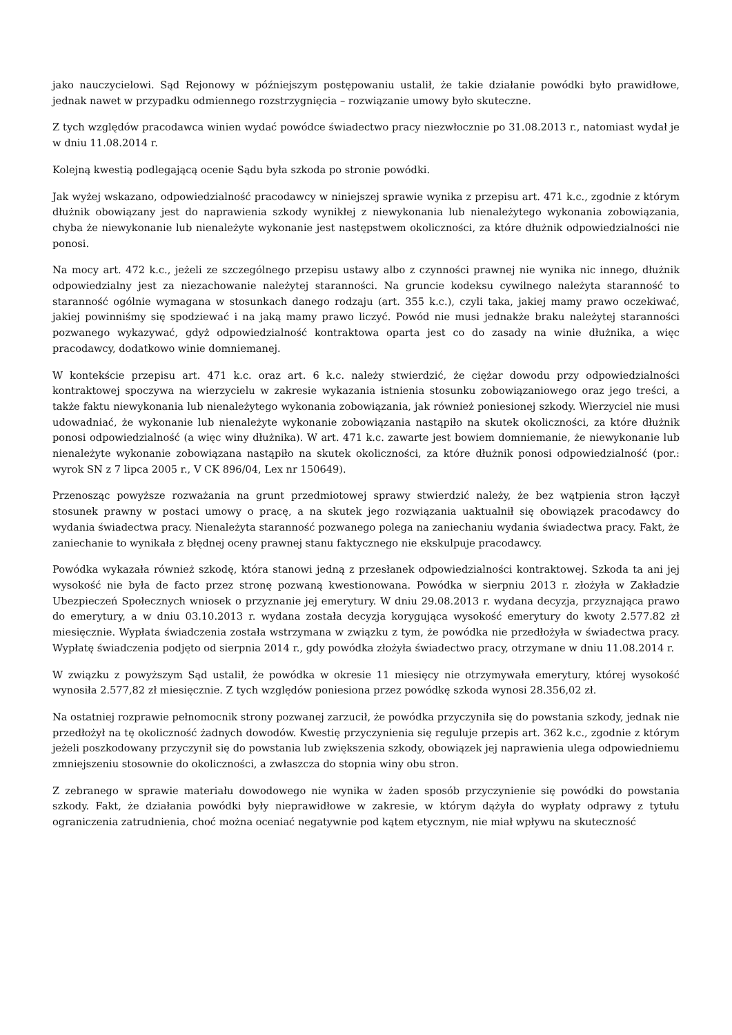jako nauczycielowi. Sąd Rejonowy w późniejszym postępowaniu ustalił, że takie działanie powódki było prawidłowe, jednak nawet w przypadku odmiennego rozstrzygnięcia – rozwiązanie umowy było skuteczne.
Z tych względów pracodawca winien wydać powódce świadectwo pracy niezwłocznie po 31.08.2013 r., natomiast wydał je w dniu 11.08.2014 r.
Kolejną kwestią podlegającą ocenie Sądu była szkoda po stronie powódki.
Jak wyżej wskazano, odpowiedzialność pracodawcy w niniejszej sprawie wynika z przepisu art. 471 k.c., zgodnie z którym dłużnik obowiązany jest do naprawienia szkody wynikłej z niewykonania lub nienależytego wykonania zobowiązania, chyba że niewykonanie lub nienależyte wykonanie jest następstwem okoliczności, za które dłużnik odpowiedzialności nie ponosi.
Na mocy art. 472 k.c., jeżeli ze szczególnego przepisu ustawy albo z czynności prawnej nie wynika nic innego, dłużnik odpowiedzialny jest za niezachowanie należytej staranności. Na gruncie kodeksu cywilnego należyta staranność to staranność ogólnie wymagana w stosunkach danego rodzaju (art. 355 k.c.), czyli taka, jakiej mamy prawo oczekiwać, jakiej powinniśmy się spodziewać i na jaką mamy prawo liczyć. Powód nie musi jednakże braku należytej staranności pozwanego wykazywać, gdyż odpowiedzialność kontraktowa oparta jest co do zasady na winie dłużnika, a więc pracodawcy, dodatkowo winie domniemanej.
W kontekście przepisu art. 471 k.c. oraz art. 6 k.c. należy stwierdzić, że ciężar dowodu przy odpowiedzialności kontraktowej spoczywa na wierzycielu w zakresie wykazania istnienia stosunku zobowiązaniowego oraz jego treści, a także faktu niewykonania lub nienależytego wykonania zobowiązania, jak również poniesionej szkody. Wierzyciel nie musi udowadniać, że wykonanie lub nienależyte wykonanie zobowiązania nastąpiło na skutek okoliczności, za które dłużnik ponosi odpowiedzialność (a więc winy dłużnika). W art. 471 k.c. zawarte jest bowiem domniemanie, że niewykonanie lub nienależyte wykonanie zobowiązana nastąpiło na skutek okoliczności, za które dłużnik ponosi odpowiedzialność (por.: wyrok SN z 7 lipca 2005 r., V CK 896/04, Lex nr 150649).
Przenosząc powyższe rozważania na grunt przedmiotowej sprawy stwierdzić należy, że bez wątpienia stron łączył stosunek prawny w postaci umowy o pracę, a na skutek jego rozwiązania uaktualnił się obowiązek pracodawcy do wydania świadectwa pracy. Nienależyta staranność pozwanego polega na zaniechaniu wydania świadectwa pracy. Fakt, że zaniechanie to wynikała z błędnej oceny prawnej stanu faktycznego nie ekskulpuje pracodawcy.
Powódka wykazała również szkodę, która stanowi jedną z przesłanek odpowiedzialności kontraktowej. Szkoda ta ani jej wysokość nie była de facto przez stronę pozwaną kwestionowana. Powódka w sierpniu 2013 r. złożyła w Zakładzie Ubezpieczeń Społecznych wniosek o przyznanie jej emerytury. W dniu 29.08.2013 r. wydana decyzja, przyznająca prawo do emerytury, a w dniu 03.10.2013 r. wydana została decyzja korygująca wysokość emerytury do kwoty 2.577.82 zł miesięcznie. Wypłata świadczenia została wstrzymana w związku z tym, że powódka nie przedłożyła w świadectwa pracy. Wypłatę świadczenia podjęto od sierpnia 2014 r., gdy powódka złożyła świadectwo pracy, otrzymane w dniu 11.08.2014 r.
W związku z powyższym Sąd ustalił, że powódka w okresie 11 miesięcy nie otrzymywała emerytury, której wysokość wynosiła 2.577,82 zł miesięcznie. Z tych względów poniesiona przez powódkę szkoda wynosi 28.356,02 zł.
Na ostatniej rozprawie pełnomocnik strony pozwanej zarzucił, że powódka przyczyniła się do powstania szkody, jednak nie przedłożył na tę okoliczność żadnych dowodów. Kwestię przyczynienia się reguluje przepis art. 362 k.c., zgodnie z którym jeżeli poszkodowany przyczynił się do powstania lub zwiększenia szkody, obowiązek jej naprawienia ulega odpowiedniemu zmniejszeniu stosownie do okoliczności, a zwłaszcza do stopnia winy obu stron.
Z zebranego w sprawie materiału dowodowego nie wynika w żaden sposób przyczynienie się powódki do powstania szkody. Fakt, że działania powódki były nieprawidłowe w zakresie, w którym dążyła do wypłaty odprawy z tytułu ograniczenia zatrudnienia, choć można oceniać negatywnie pod kątem etycznym, nie miał wpływu na skuteczność